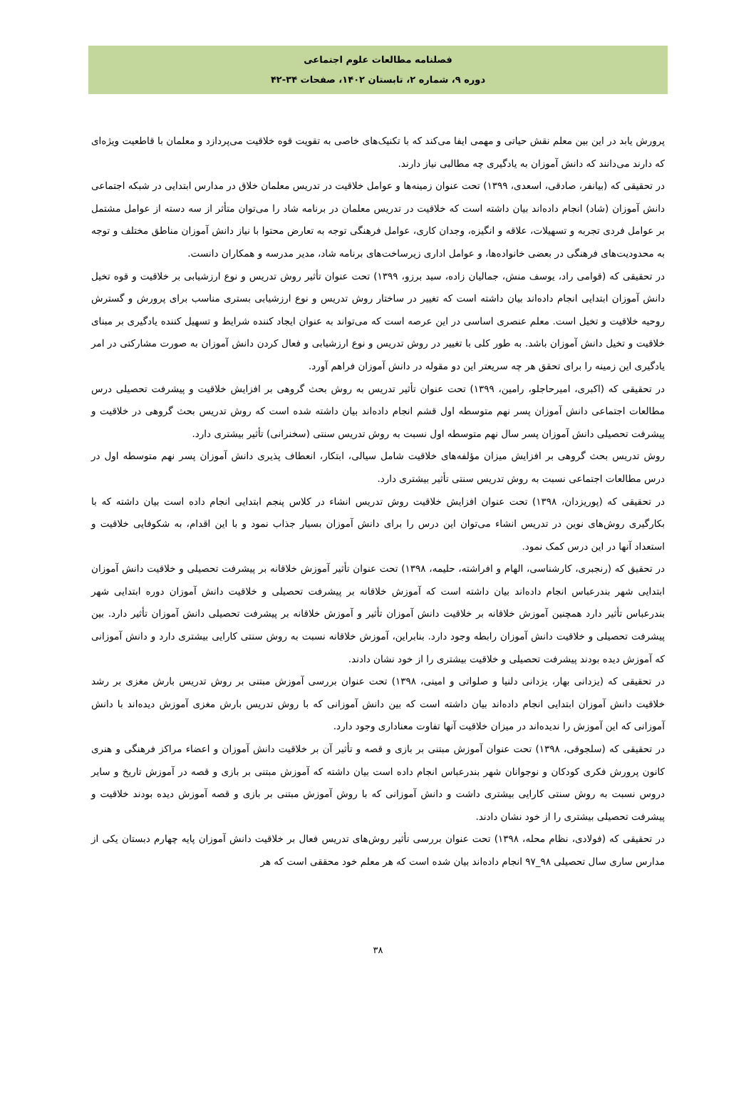فصلنامه مطالعات علوم اجتماعی
دوره ۹، شماره ۲، تابستان ۱۴۰۲، صفحات ۳۴-۴۲
پرورش یابد در این بین معلم نقش حیاتی و مهمی ایفا می‌کند که با تکنیک‌های خاصی به تقویت قوه خلاقیت می‌پردازد و معلمان با قاطعیت ویژه‌ای که دارند می‌دانند که دانش آموزان به یادگیری چه مطالبی نیاز دارند.
در تحقیقی که (بیانفر، صادقی، اسعدی، ۱۳۹۹) تحت عنوان زمینه‌ها و عوامل خلاقیت در تدریس معلمان خلاق در مدارس ابتدایی در شبکه اجتماعی دانش آموزان (شاد) انجام داده‌اند بیان داشته است که خلاقیت در تدریس معلمان در برنامه شاد را می‌توان متأثر از سه دسته از عوامل مشتمل بر عوامل فردی تجربه و تسهیلات، علاقه و انگیزه، وجدان کاری، عوامل فرهنگی توجه به تعارض محتوا با نیاز دانش آموزان مناطق مختلف و توجه به محدودیت‌های فرهنگی در بعضی خانواده‌ها، و عوامل اداری زیرساخت‌های برنامه شاد، مدیر مدرسه و همکاران دانست.
در تحقیقی که (قوامی راد، یوسف منش، جمالیان زاده، سید برزو، ۱۳۹۹) تحت عنوان تأثیر روش تدریس و نوع ارزشیابی بر خلاقیت و قوه تخیل دانش آموزان ابتدایی انجام داده‌اند بیان داشته است که تغییر در ساختار روش تدریس و نوع ارزشیابی بستری مناسب برای پرورش و گسترش روحیه خلاقیت و تخیل است. معلم عنصری اساسی در این عرصه است که می‌تواند به عنوان ایجاد کننده شرایط و تسهیل کننده یادگیری بر مبنای خلاقیت و تخیل دانش آموزان باشد. به طور کلی با تغییر در روش تدریس و نوع ارزشیابی و فعال کردن دانش آموزان به صورت مشارکتی در امر یادگیری این زمینه را برای تحقق هر چه سریعتر این دو مقوله در دانش آموزان فراهم آورد.
در تحقیقی که (اکبری، امیرحاجلو، رامین، ۱۳۹۹) تحت عنوان تأثیر تدریس به روش بحث گروهی بر افزایش خلاقیت و پیشرفت تحصیلی درس مطالعات اجتماعی دانش آموزان پسر نهم متوسطه اول قشم انجام داده‌اند بیان داشته شده است که روش تدریس بحث گروهی در خلاقیت و پیشرفت تحصیلی دانش آموزان پسر سال نهم متوسطه اول نسبت به روش تدریس سنتی (سخنرانی) تأثیر بیشتری دارد.
روش تدریس بحث گروهی بر افزایش میزان مؤلفه‌های خلاقیت شامل سیالی، ابتکار، انعطاف پذیری دانش آموزان پسر نهم متوسطه اول در درس مطالعات اجتماعی نسبت به روش تدریس سنتی تأثیر بیشتری دارد.
در تحقیقی که (پوریزدان، ۱۳۹۸) تحت عنوان افزایش خلاقیت روش تدریس انشاء در کلاس پنجم ابتدایی انجام داده است بیان داشته که با بکارگیری روش‌های نوین در تدریس انشاء می‌توان این درس را برای دانش آموزان بسیار جذاب نمود و با این اقدام، به شکوفایی خلاقیت و استعداد آنها در این درس کمک نمود.
در تحقیق که (رنجبری، کارشناسی، الهام و افراشته، حلیمه، ۱۳۹۸) تحت عنوان تأثیر آموزش خلاقانه بر پیشرفت تحصیلی و خلاقیت دانش آموزان ابتدایی شهر بندرعباس انجام داده‌اند بیان داشته است که آموزش خلاقانه بر پیشرفت تحصیلی و خلاقیت دانش آموزان دوره ابتدایی شهر بندرعباس تأثیر دارد همچنین آموزش خلاقانه بر خلاقیت دانش آموزان تأثیر و آموزش خلاقانه بر پیشرفت تحصیلی دانش آموزان تأثیر دارد. بین پیشرفت تحصیلی و خلاقیت دانش آموزان رابطه وجود دارد. بنابراین، آموزش خلاقانه نسبت به روش سنتی کارایی بیشتری دارد و دانش آموزانی که آموزش دیده بودند پیشرفت تحصیلی و خلاقیت بیشتری را از خود نشان دادند.
در تحقیقی که (یزدانی بهار، یزدانی دلنیا و صلواتی و امینی، ۱۳۹۸) تحت عنوان بررسی آموزش مبتنی بر روش تدریس بارش مغزی بر رشد خلاقیت دانش آموزان ابتدایی انجام داده‌اند بیان داشته است که بین دانش آموزانی که با روش تدریس بارش مغزی آموزش دیده‌اند با دانش آموزانی که این آموزش را ندیده‌اند در میزان خلاقیت آنها تفاوت معناداری وجود دارد.
در تحقیقی که (سلجوقی، ۱۳۹۸) تحت عنوان آموزش مبتنی بر بازی و قصه و تأثیر آن بر خلاقیت دانش آموزان و اعضاء مراکز فرهنگی و هنری کانون پرورش فکری کودکان و نوجوانان شهر بندرعباس انجام داده است بیان داشته که آموزش مبتنی بر بازی و قصه در آموزش تاریخ و سایر دروس نسبت به روش سنتی کارایی بیشتری داشت و دانش آموزانی که با روش آموزش مبتنی بر بازی و قصه آموزش دیده بودند خلاقیت و پیشرفت تحصیلی بیشتری را از خود نشان دادند.
در تحقیقی که (فولادی، نظام محله، ۱۳۹۸) تحت عنوان بررسی تأثیر روش‌های تدریس فعال بر خلاقیت دانش آموزان پایه چهارم دبستان یکی از مدارس ساری سال تحصیلی ۹۸_۹۷ انجام داده‌اند بیان شده است که هر معلم خود محققی است که هر
۳۸